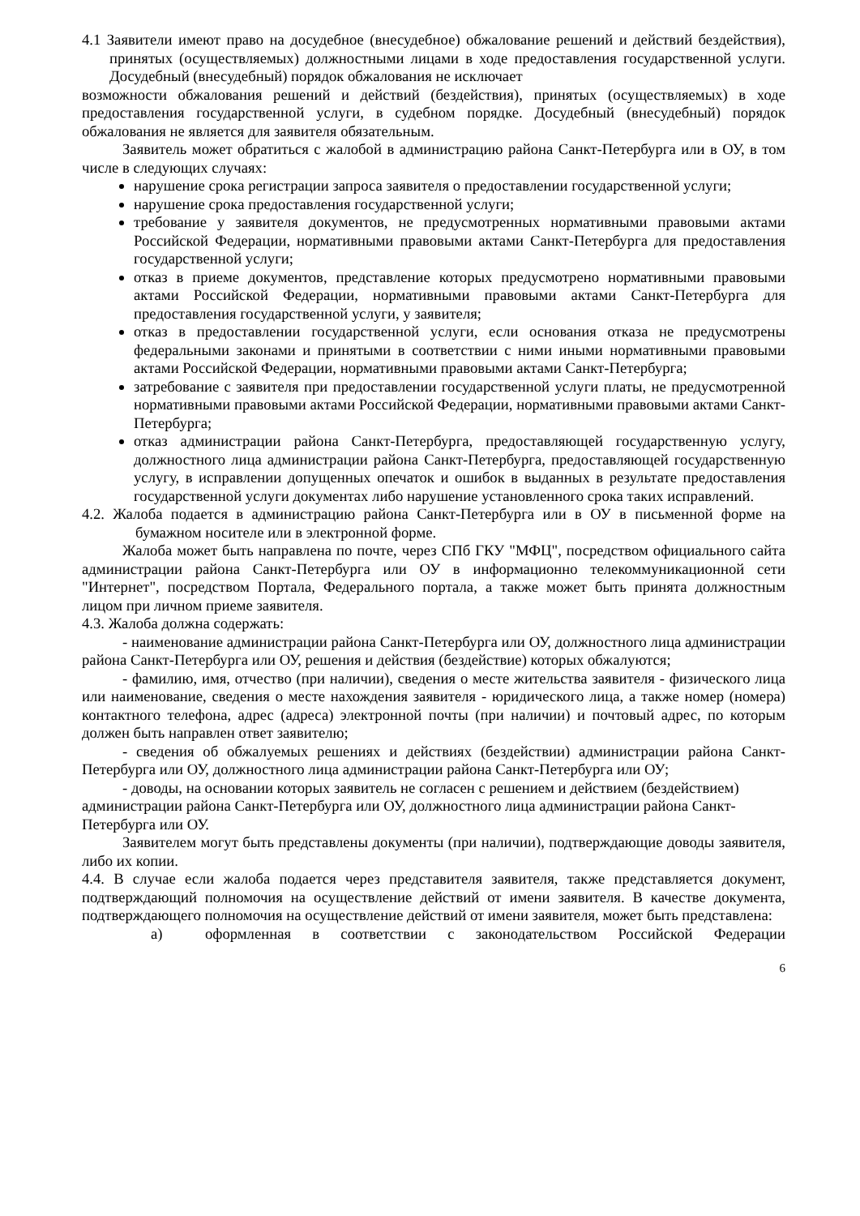4.1 Заявители имеют право на досудебное (внесудебное) обжалование решений и действий бездействия), принятых (осуществляемых) должностными лицами в ходе предоставления государственной услуги. Досудебный (внесудебный) порядок обжалования не исключает
возможности обжалования решений и действий (бездействия), принятых (осуществляемых) в ходе предоставления государственной услуги, в судебном порядке. Досудебный (внесудебный) порядок обжалования не является для заявителя обязательным.
Заявитель может обратиться с жалобой в администрацию района Санкт-Петербурга или в ОУ, в том числе в следующих случаях:
нарушение срока регистрации запроса заявителя о предоставлении государственной услуги;
нарушение срока предоставления государственной услуги;
требование у заявителя документов, не предусмотренных нормативными правовыми актами Российской Федерации, нормативными правовыми актами Санкт-Петербурга для предоставления государственной услуги;
отказ в приеме документов, представление которых предусмотрено нормативными правовыми актами Российской Федерации, нормативными правовыми актами Санкт-Петербурга для предоставления государственной услуги, у заявителя;
отказ в предоставлении государственной услуги, если основания отказа не предусмотрены федеральными законами и принятыми в соответствии с ними иными нормативными правовыми актами Российской Федерации, нормативными правовыми актами Санкт-Петербурга;
затребование с заявителя при предоставлении государственной услуги платы, не предусмотренной нормативными правовыми актами Российской Федерации, нормативными правовыми актами Санкт-Петербурга;
отказ администрации района Санкт-Петербурга, предоставляющей государственную услугу, должностного лица администрации района Санкт-Петербурга, предоставляющей государственную услугу, в исправлении допущенных опечаток и ошибок в выданных в результате предоставления государственной услуги документах либо нарушение установленного срока таких исправлений.
4.2. Жалоба подается в администрацию района Санкт-Петербурга или в ОУ в письменной форме на бумажном носителе или в электронной форме.
Жалоба может быть направлена по почте, через СПб ГКУ "МФЦ", посредством официального сайта администрации района Санкт-Петербурга или ОУ в информационно телекоммуникационной сети "Интернет", посредством Портала, Федерального портала, а также может быть принята должностным лицом при личном приеме заявителя.
4.3. Жалоба должна содержать:
- наименование администрации района Санкт-Петербурга или ОУ, должностного лица администрации района Санкт-Петербурга или ОУ, решения и действия (бездействие) которых обжалуются;
- фамилию, имя, отчество (при наличии), сведения о месте жительства заявителя - физического лица или наименование, сведения о месте нахождения заявителя - юридического лица, а также номер (номера) контактного телефона, адрес (адреса) электронной почты (при наличии) и почтовый адрес, по которым должен быть направлен ответ заявителю;
- сведения об обжалуемых решениях и действиях (бездействии) администрации района Санкт-Петербурга или ОУ, должностного лица администрации района Санкт-Петербурга или ОУ;
- доводы, на основании которых заявитель не согласен с решением и действием (бездействием) администрации района Санкт-Петербурга или ОУ, должностного лица администрации района Санкт-Петербурга или ОУ.
Заявителем могут быть представлены документы (при наличии), подтверждающие доводы заявителя, либо их копии.
4.4. В случае если жалоба подается через представителя заявителя, также представляется документ, подтверждающий полномочия на осуществление действий от имени заявителя. В качестве документа, подтверждающего полномочия на осуществление действий от имени заявителя, может быть представлена:
а) оформленная в соответствии с законодательством Российской Федерации
6